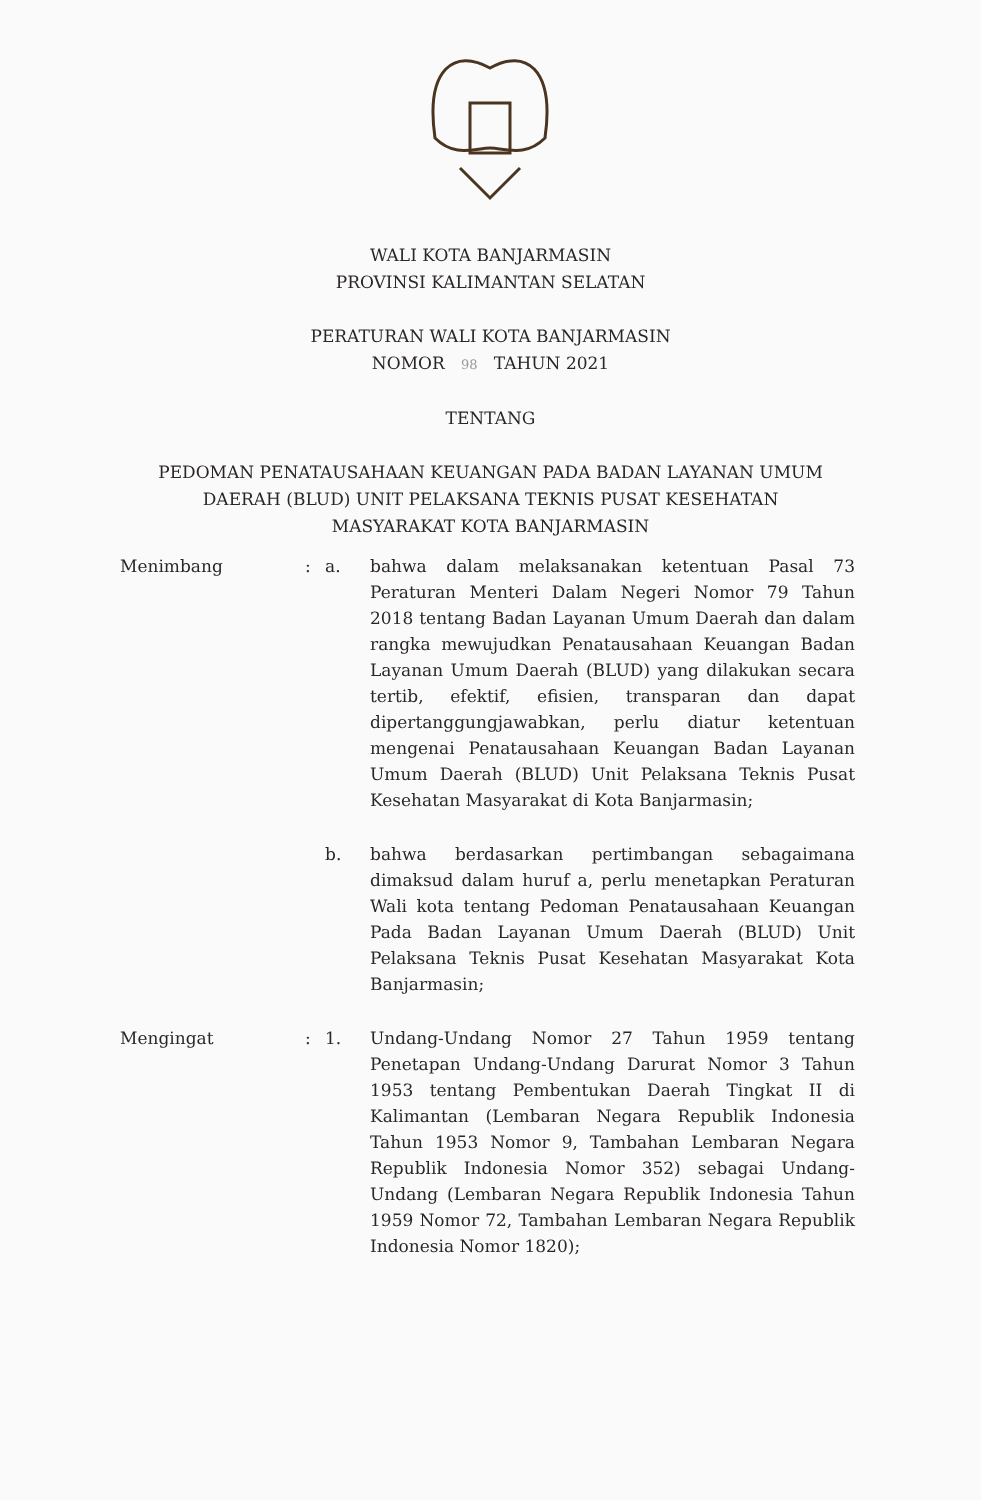WALI KOTA BANJARMASIN
PROVINSI KALIMANTAN SELATAN
PERATURAN WALI KOTA BANJARMASIN
NOMOR 98 TAHUN 2021
TENTANG
PEDOMAN PENATAUSAHAAN KEUANGAN PADA BADAN LAYANAN UMUM
DAERAH (BLUD) UNIT PELAKSANA TEKNIS PUSAT KESEHATAN
MASYARAKAT KOTA BANJARMASIN
Menimbang : a. bahwa dalam melaksanakan ketentuan Pasal 73 Peraturan Menteri Dalam Negeri Nomor 79 Tahun 2018 tentang Badan Layanan Umum Daerah dan dalam rangka mewujudkan Penatausahaan Keuangan Badan Layanan Umum Daerah (BLUD) yang dilakukan secara tertib, efektif, efisien, transparan dan dapat dipertanggungjawabkan, perlu diatur ketentuan mengenai Penatausahaan Keuangan Badan Layanan Umum Daerah (BLUD) Unit Pelaksana Teknis Pusat Kesehatan Masyarakat di Kota Banjarmasin;
b. bahwa berdasarkan pertimbangan sebagaimana dimaksud dalam huruf a, perlu menetapkan Peraturan Wali kota tentang Pedoman Penatausahaan Keuangan Pada Badan Layanan Umum Daerah (BLUD) Unit Pelaksana Teknis Pusat Kesehatan Masyarakat Kota Banjarmasin;
Mengingat : 1. Undang-Undang Nomor 27 Tahun 1959 tentang Penetapan Undang-Undang Darurat Nomor 3 Tahun 1953 tentang Pembentukan Daerah Tingkat II di Kalimantan (Lembaran Negara Republik Indonesia Tahun 1953 Nomor 9, Tambahan Lembaran Negara Republik Indonesia Nomor 352) sebagai Undang-Undang (Lembaran Negara Republik Indonesia Tahun 1959 Nomor 72, Tambahan Lembaran Negara Republik Indonesia Nomor 1820);